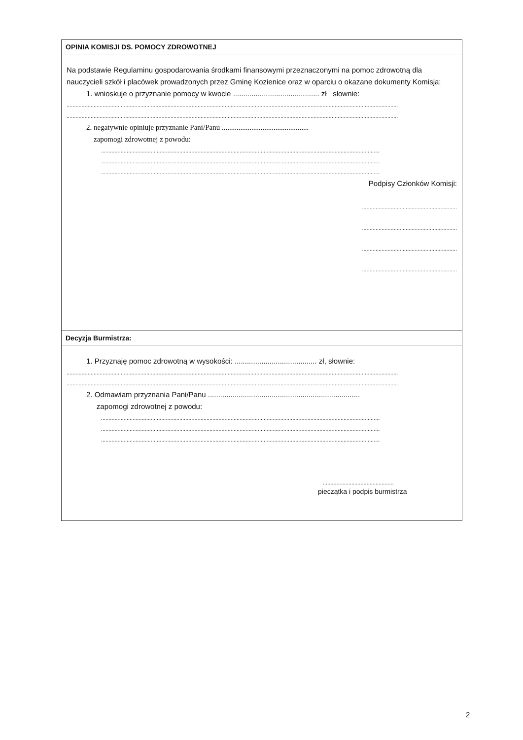OPINIA KOMISJI DS. POMOCY ZDROWOTNEJ
Na podstawie Regulaminu gospodarowania środkami finansowymi przeznaczonymi na pomoc zdrowotną dla nauczycieli szkół i placówek prowadzonych przez Gminę Kozienice oraz w oparciu o okazane dokumenty Komisja:
1. wnioskuje o przyznanie pomocy w kwocie .......................................... zł słownie:
............................................................................................................................................................................................................................
............................................................................................................................................................................................................................
2. negatywnie opiniuje przyznanie Pani/Panu ...............................................
zapomogi zdrowotnej z powodu:
.........................................................................................................................................................................................
.........................................................................................................................................................................................
.........................................................................................................................................................................................
Podpisy Członków Komisji:
...............................................................
...............................................................
...............................................................
...............................................................
Decyzja Burmistrza:
1. Przyznaję pomoc zdrowotną w wysokości: ........................................ zł, słownie:
............................................................................................................................................................................................................................
............................................................................................................................................................................................................................
2. Odmawiam przyznania Pani/Panu ..........................................................................
zapomogi zdrowotnej z powodu:
.........................................................................................................................................................................................
.........................................................................................................................................................................................
.........................................................................................................................................................................................
...............................................
pieczątka i podpis burmistrza
2